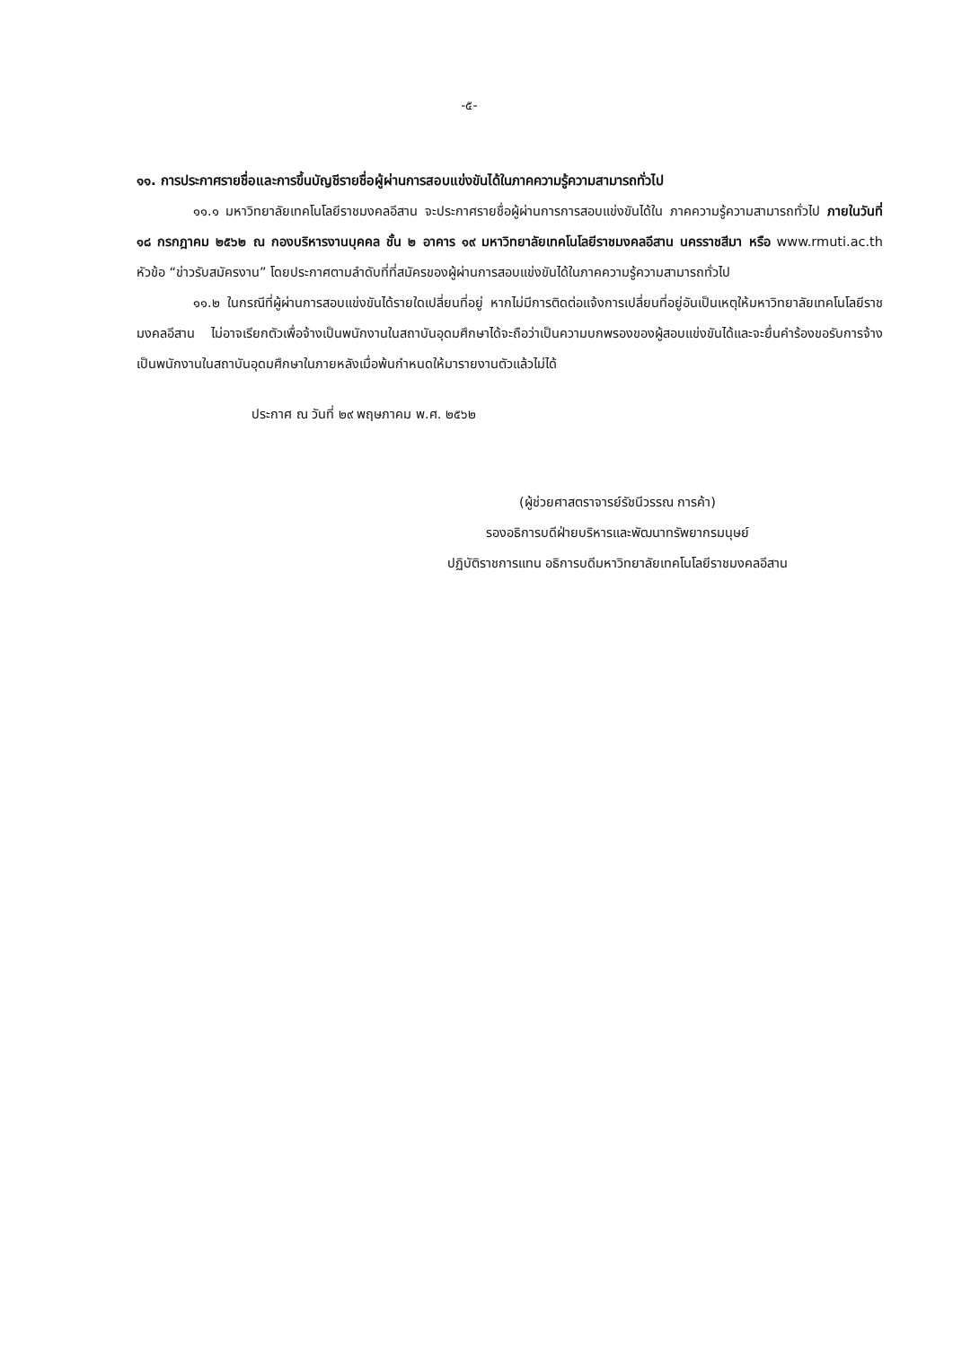-๕-
๑๑. การประกาศรายชื่อและการขึ้นบัญชีรายชื่อผู้ผ่านการสอบแข่งขันได้ในภาคความรู้ความสามารถทั่วไป
๑๑.๑ มหาวิทยาลัยเทคโนโลยีราชมงคลอีสาน จะประกาศรายชื่อผู้ผ่านการการสอบแข่งขันได้ใน ภาคความรู้ความสามารถทั่วไป ภายในวันที่ ๑๘ กรกฎาคม ๒๕๖๒ ณ กองบริหารงานบุคคล ชั้น ๒ อาคาร ๑๙ มหาวิทยาลัยเทคโนโลยีราชมงคลอีสาน นครราชสีมา หรือ www.rmuti.ac.th หัวข้อ “ข่าวรับสมัครงาน” โดยประกาศตามลำดับที่ที่สมัครของผู้ผ่านการสอบแข่งขันได้ในภาคความรู้ความสามารถทั่วไป
๑๑.๒ ในกรณีที่ผู้ผ่านการสอบแข่งขันได้รายใดเปลี่ยนที่อยู่ หากไม่มีการติดต่อแจ้งการเปลี่ยนที่อยู่อันเป็นเหตุให้มหาวิทยาลัยเทคโนโลยีราชมงคลอีสาน ไม่อาจเรียกตัวเพื่อจ้างเป็นพนักงานในสถาบันอุดมศึกษาได้จะถือว่าเป็นความบกพรองของผู้สอบแข่งขันได้และจะยื่นคำร้องขอรับการจ้างเป็นพนักงานในสถาบันอุดมศึกษาในภายหลังเมื่อพ้นกำหนดให้มารายงานตัวแล้วไม่ได้
ประกาศ ณ วันที่ ๒๙ พฤษภาคม พ.ศ. ๒๕๖๒
(ผู้ช่วยศาสตราจารย์รัชนีวรรณ การค้า)
รองอธิการบดีฝ่ายบริหารและพัฒนาทรัพยากรมนุษย์
ปฏิบัติราชการแทน อธิการบดีมหาวิทยาลัยเทคโนโลยีราชมงคลอีสาน